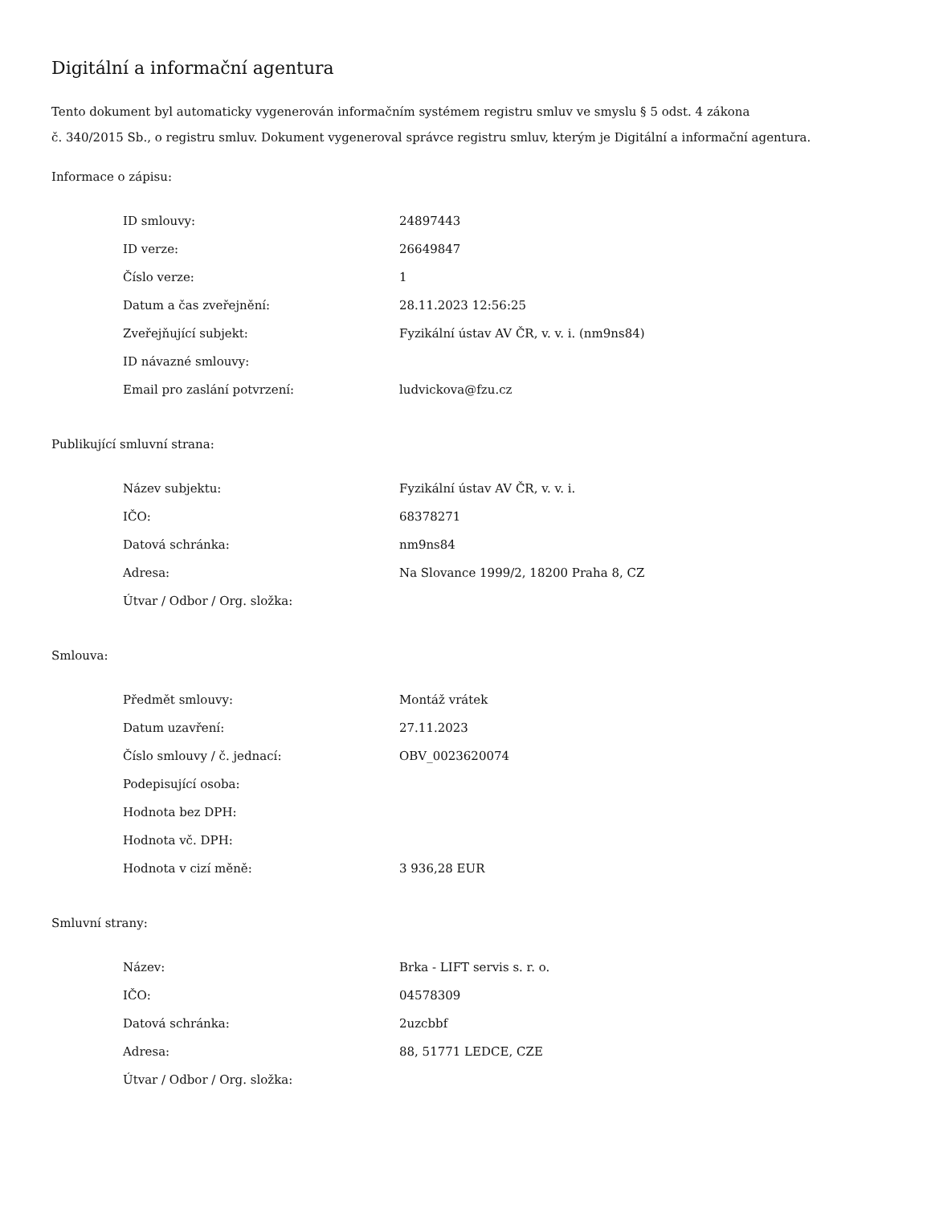Digitální a informační agentura
Tento dokument byl automaticky vygenerován informačním systémem registru smluv ve smyslu § 5 odst. 4 zákona
č. 340/2015 Sb., o registru smluv. Dokument vygeneroval správce registru smluv, kterým je Digitální a informační agentura.
Informace o zápisu:
| ID smlouvy: | 24897443 |
| ID verze: | 26649847 |
| Číslo verze: | 1 |
| Datum a čas zveřejnění: | 28.11.2023 12:56:25 |
| Zveřejňující subjekt: | Fyzikální ústav AV ČR, v. v. i. (nm9ns84) |
| ID návazné smlouvy: | |
| Email pro zaslání potvrzení: | ludvickova@fzu.cz |
Publikující smluvní strana:
| Název subjektu: | Fyzikální ústav AV ČR, v. v. i. |
| IČO: | 68378271 |
| Datová schránka: | nm9ns84 |
| Adresa: | Na Slovance 1999/2, 18200 Praha 8, CZ |
| Útvar / Odbor / Org. složka: | |
Smlouva:
| Předmět smlouvy: | Montáž vrátek |
| Datum uzavření: | 27.11.2023 |
| Číslo smlouvy / č. jednací: | OBV_0023620074 |
| Podepisující osoba: | |
| Hodnota bez DPH: | |
| Hodnota vč. DPH: | |
| Hodnota v cizí měně: | 3 936,28 EUR |
Smluvní strany:
| Název: | Brka - LIFT servis s. r. o. |
| IČO: | 04578309 |
| Datová schránka: | 2uzcbbf |
| Adresa: | 88, 51771 LEDCE, CZE |
| Útvar / Odbor / Org. složka: | |